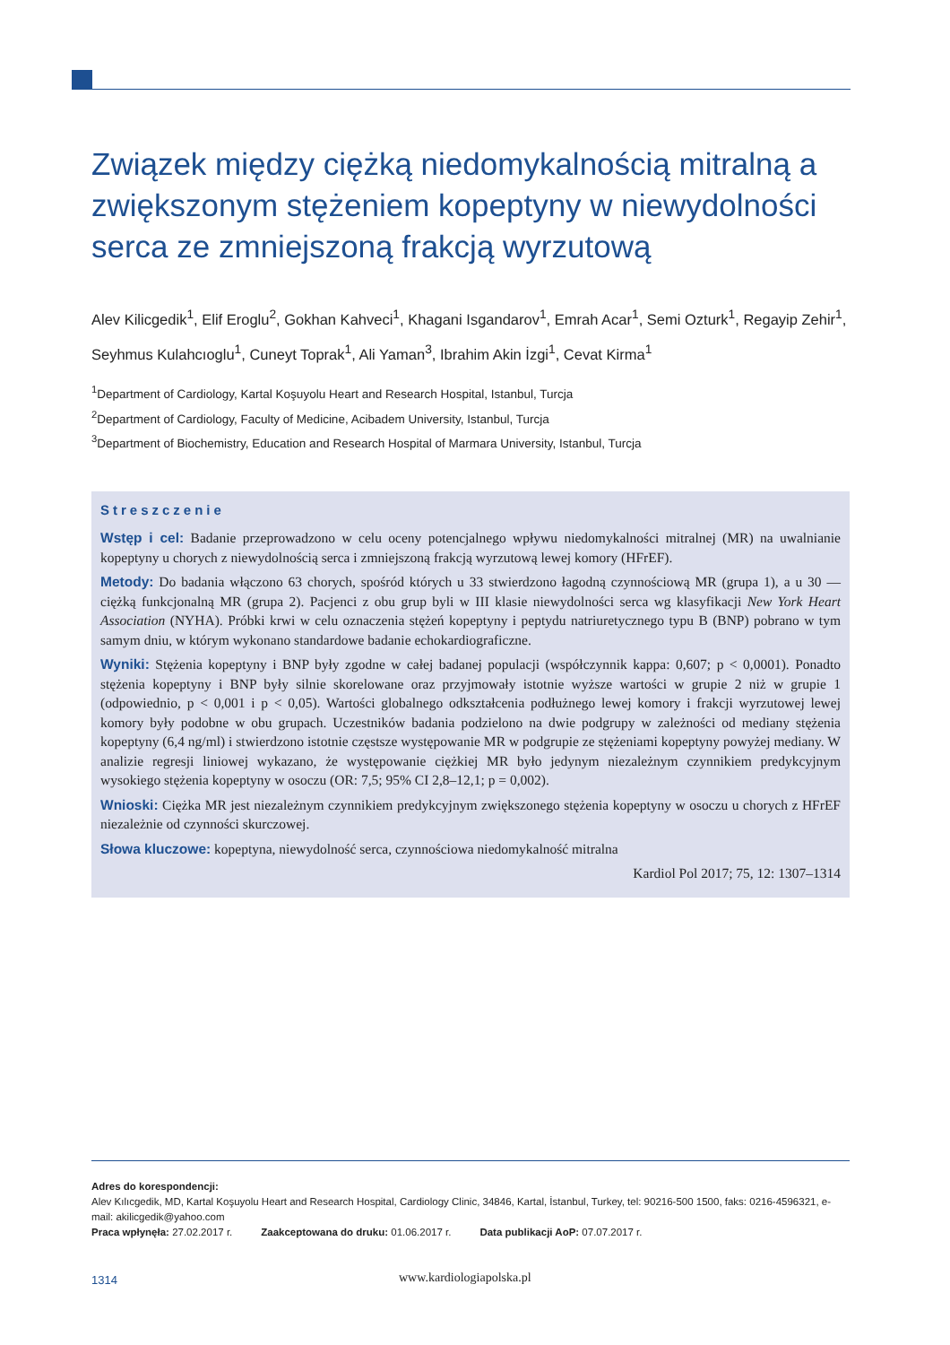Związek między ciężką niedomykalnością mitralną a zwiększonym stężeniem kopeptyny w niewydolności serca ze zmniejszoną frakcją wyrzutową
Alev Kilicgedik<sup>1</sup>, Elif Eroglu<sup>2</sup>, Gokhan Kahveci<sup>1</sup>, Khagani Isgandarov<sup>1</sup>, Emrah Acar<sup>1</sup>, Semi Ozturk<sup>1</sup>, Regayip Zehir<sup>1</sup>, Seyhmus Kulahcıoglu<sup>1</sup>, Cuneyt Toprak<sup>1</sup>, Ali Yaman<sup>3</sup>, Ibrahim Akin İzgi<sup>1</sup>, Cevat Kirma<sup>1</sup>
<sup>1</sup> Department of Cardiology, Kartal Koşuyolu Heart and Research Hospital, Istanbul, Turcja
<sup>2</sup> Department of Cardiology, Faculty of Medicine, Acibadem University, Istanbul, Turcja
<sup>3</sup> Department of Biochemistry, Education and Research Hospital of Marmara University, Istanbul, Turcja
Streszczenie
Wstęp i cel: Badanie przeprowadzono w celu oceny potencjalnego wpływu niedomykalności mitralnej (MR) na uwalnianie kopeptyny u chorych z niewydolnością serca i zmniejszoną frakcją wyrzutową lewej komory (HFrEF).
Metody: Do badania włączono 63 chorych, spośród których u 33 stwierdzono łagodną czynnościową MR (grupa 1), a u 30 — ciężką funkcjonalną MR (grupa 2). Pacjenci z obu grup byli w III klasie niewydolności serca wg klasyfikacji New York Heart Association (NYHA). Próbki krwi w celu oznaczenia stężeń kopeptyny i peptydu natriuretycznego typu B (BNP) pobrano w tym samym dniu, w którym wykonano standardowe badanie echokardiograficzne.
Wyniki: Stężenia kopeptyny i BNP były zgodne w całej badanej populacji (współczynnik kappa: 0,607; p < 0,0001). Ponadto stężenia kopeptyny i BNP były silnie skorelowane oraz przyjmowały istotnie wyższe wartości w grupie 2 niż w grupie 1 (odpowiednio, p < 0,001 i p < 0,05). Wartości globalnego odkształcenia podłużnego lewej komory i frakcji wyrzutowej lewej komory były podobne w obu grupach. Uczestników badania podzielono na dwie podgrupy w zależności od mediany stężenia kopeptyny (6,4 ng/ml) i stwierdzono istotnie częstsze występowanie MR w podgrupie ze stężeniami kopeptyny powyżej mediany. W analizie regresji liniowej wykazano, że występowanie ciężkiej MR było jedynym niezależnym czynnikiem predykcyjnym wysokiego stężenia kopeptyny w osoczu (OR: 7,5; 95% CI 2,8–12,1; p = 0,002).
Wnioski: Ciężka MR jest niezależnym czynnikiem predykcyjnym zwiększonego stężenia kopeptyny w osoczu u chorych z HFrEF niezależnie od czynności skurczowej.
Słowa kluczowe: kopeptyna, niewydolność serca, czynnościowa niedomykalność mitralna
Kardiol Pol 2017; 75, 12: 1307–1314
Adres do korespondencji:
Alev Kılıcgedik, MD, Kartal Koşuyolu Heart and Research Hospital, Cardiology Clinic, 34846, Kartal, İstanbul, Turkey, tel: 90216-500 1500, faks: 0216-4596321, e-mail: akilicgedik@yahoo.com
Praca wpłynęła: 27.02.2017 r. Zaakceptowana do druku: 01.06.2017 r. Data publikacji AoP: 07.07.2017 r.
1314 www.kardiologiapolska.pl